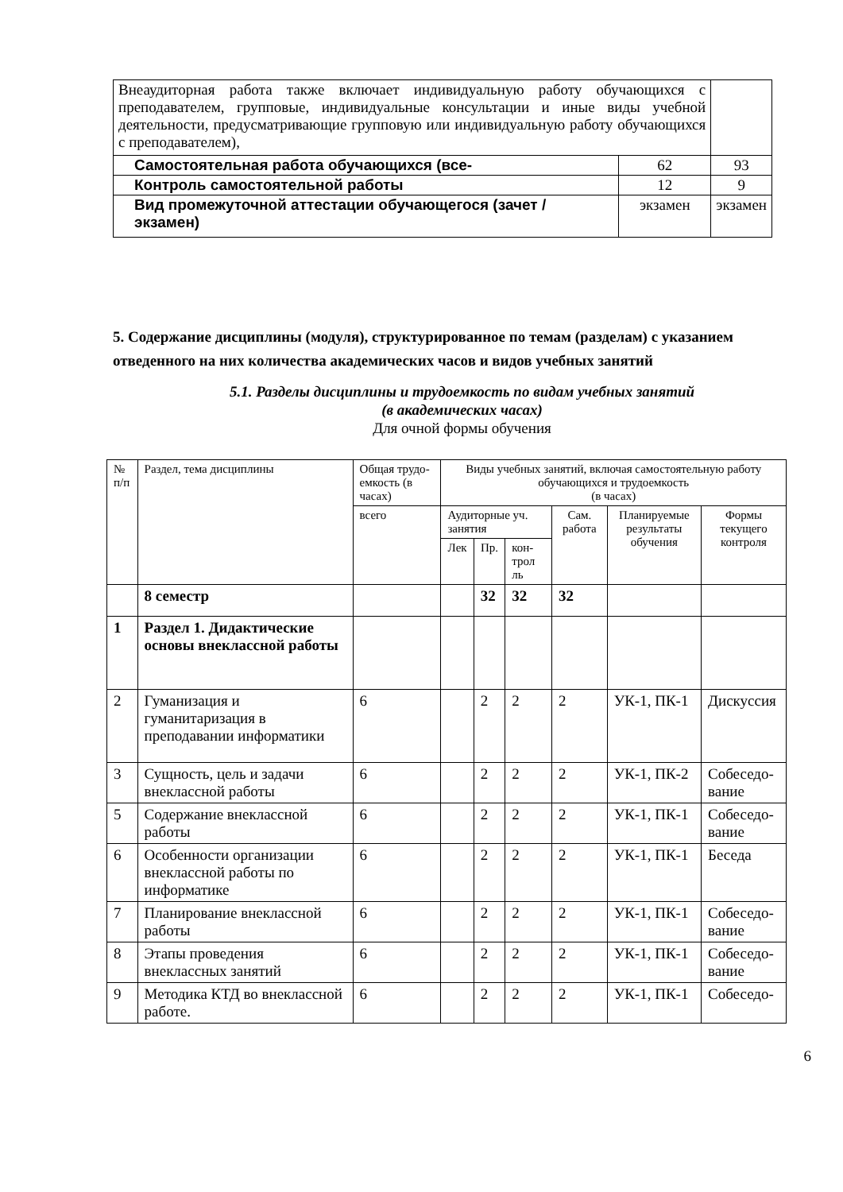| Внеаудиторная работа также включает индивидуальную работу обучающихся с преподавателем, групповые, индивидуальные консультации и иные виды учебной деятельности, предусматривающие групповую или индивидуальную работу обучающихся с преподавателем), | | |
| Самостоятельная работа обучающихся (все- | 62 | 93 |
| Контроль самостоятельной работы | 12 | 9 |
| Вид промежуточной аттестации обучающегося (зачет / экзамен) | экзамен | экзамен |
5. Содержание дисциплины (модуля), структурированное по темам (разделам) с указанием отведенного на них количества академических часов и видов учебных занятий
5.1. Разделы дисциплины и трудоемкость по видам учебных занятий
(в академических часах)
Для очной формы обучения
| № п/п | Раздел, тема дисциплины | Общая трудо­емкость (в часах) | Виды учебных занятий, включая самостоятельную работу обучающихся и трудоемкость (в часах) | | | | | |
| | | всего | Аудиторные уч. занятия | | | Сам. работа | Плани­руемые резуль­таты обуче­ния | Формы текуще­го кон­троля |
| | | | Лек | Пр. | кон­трол ль | | | |
| | 8 семестр | | | 32 | 32 | 32 | | |
| 1 | Раздел 1. Дидактические основы внеклассной работы | | | | | | | |
| 2 | Гуманизация и гуманитаризация в преподавании информатики | 6 | | 2 | 2 | 2 | УК-1, ПК-1 | Дис­куссия |
| 3 | Сущность, цель и задачи внеклассной работы | 6 | | 2 | 2 | 2 | УК-1, ПК-2 | Собе­седо­вание |
| 5 | Содержание внеклассной работы | 6 | | 2 | 2 | 2 | УК-1, ПК-1 | Собе­седо­вание |
| 6 | Особенности организации внеклассной работы по информатике | 6 | | 2 | 2 | 2 | УК-1, ПК-1 | Беседа |
| 7 | Планирование внеклассной работы | 6 | | 2 | 2 | 2 | УК-1, ПК-1 | Собе­седо­вание |
| 8 | Этапы проведения внеклассных занятий | 6 | | 2 | 2 | 2 | УК-1, ПК-1 | Собе­седо­вание |
| 9 | Методика КТД во внеклассной работе. | 6 | | 2 | 2 | 2 | УК-1, ПК-1 | Собе­седо- |
6